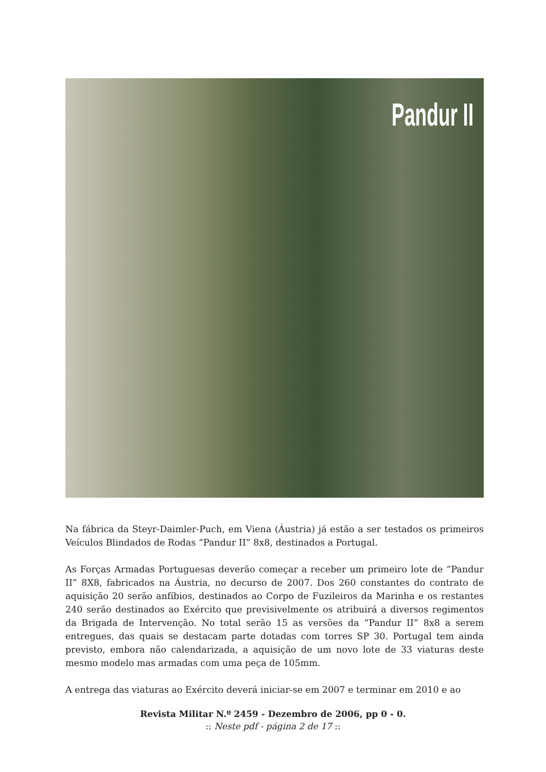Pandur II
Na fábrica da Steyr-Daimler-Puch, em Viena (Áustria) já estão a ser testados os primeiros Veículos Blindados de Rodas “Pandur II” 8x8, destinados a Portugal.
As Forças Armadas Portuguesas deverão começar a receber um primeiro lote de “Pandur II” 8X8, fabricados na Áustria, no decurso de 2007. Dos 260 constantes do contrato de aquisição 20 serão anfíbios, destinados ao Corpo de Fuzileiros da Marinha e os restantes 240 serão destinados ao Exército que previsivelmente os atribuirá a diversos regimentos da Brigada de Intervenção. No total serão 15 as versões da “Pandur II” 8x8 a serem entregues, das quais se destacam parte dotadas com torres SP 30. Portugal tem ainda previsto, embora não calendarizada, a aquisição de um novo lote de 33 viaturas deste mesmo modelo mas armadas com uma peça de 105mm.
A entrega das viaturas ao Exército deverá iniciar-se em 2007 e terminar em 2010 e ao
Revista Militar N.º 2459 - Dezembro de 2006, pp 0 - 0.
:: Neste pdf - página 2 de 17 ::